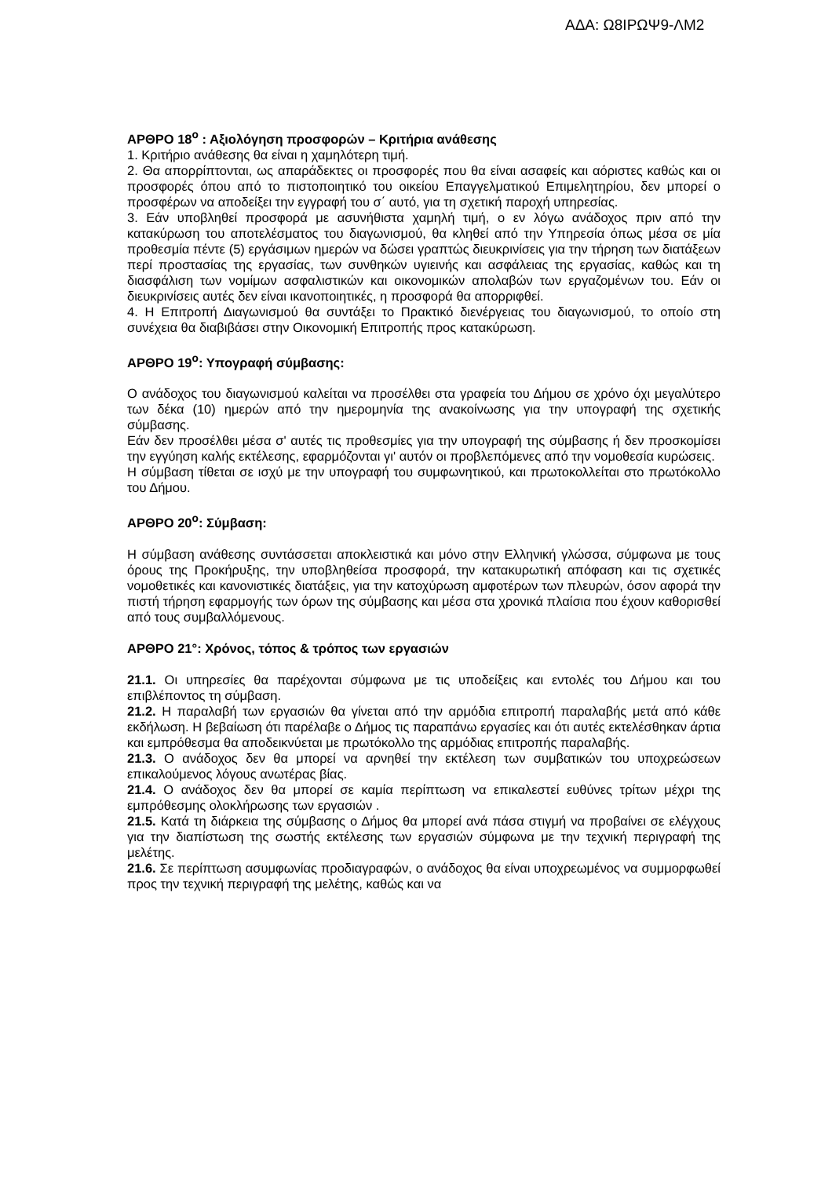ΑΔΑ: Ω8ΙΡΩΨ9-ΛΜ2
ΑΡΘΡΟ 18<sup>ο</sup> : Αξιολόγηση προσφορών – Κριτήρια ανάθεσης
1. Κριτήριο ανάθεσης θα είναι η χαμηλότερη τιμή.
2. Θα απορρίπτονται, ως απαράδεκτες οι προσφορές που θα είναι ασαφείς και αόριστες καθώς και οι προσφορές όπου από το πιστοποιητικό του οικείου Επαγγελματικού Επιμελητηρίου, δεν μπορεί ο προσφέρων να αποδείξει την εγγραφή του σ΄ αυτό, για τη σχετική παροχή υπηρεσίας.
3. Εάν υποβληθεί προσφορά με ασυνήθιστα χαμηλή τιμή, ο εν λόγω ανάδοχος πριν από την κατακύρωση του αποτελέσματος του διαγωνισμού, θα κληθεί από την Υπηρεσία όπως μέσα σε μία προθεσμία πέντε (5) εργάσιμων ημερών να δώσει γραπτώς διευκρινίσεις για την τήρηση των διατάξεων περί προστασίας της εργασίας, των συνθηκών υγιεινής και ασφάλειας της εργασίας, καθώς και τη διασφάλιση των νομίμων ασφαλιστικών και οικονομικών απολαβών των εργαζομένων του. Εάν οι διευκρινίσεις αυτές δεν είναι ικανοποιητικές, η προσφορά θα απορριφθεί.
4. Η Επιτροπή Διαγωνισμού θα συντάξει το Πρακτικό διενέργειας του διαγωνισμού, το οποίο στη συνέχεια θα διαβιβάσει στην Οικονομική Επιτροπής προς κατακύρωση.
ΑΡΘΡΟ 19<sup>ο</sup>: Υπογραφή σύμβασης:
Ο ανάδοχος του διαγωνισμού καλείται να προσέλθει στα γραφεία του Δήμου σε χρόνο όχι μεγαλύτερο των δέκα (10) ημερών από την ημερομηνία της ανακοίνωσης για την υπογραφή της σχετικής σύμβασης.
Εάν δεν προσέλθει μέσα σ' αυτές τις προθεσμίες για την υπογραφή της σύμβασης ή δεν προσκομίσει την εγγύηση καλής εκτέλεσης, εφαρμόζονται γι' αυτόν οι προβλεπόμενες από την νομοθεσία κυρώσεις.
Η σύμβαση τίθεται σε ισχύ με την υπογραφή του συμφωνητικού, και πρωτοκολλείται στο πρωτόκολλο του Δήμου.
ΑΡΘΡΟ 20<sup>ο</sup>: Σύμβαση:
Η σύμβαση ανάθεσης συντάσσεται αποκλειστικά και μόνο στην Ελληνική γλώσσα, σύμφωνα με τους όρους της Προκήρυξης, την υποβληθείσα προσφορά, την κατακυρωτική απόφαση και τις σχετικές νομοθετικές και κανονιστικές διατάξεις, για την κατοχύρωση αμφοτέρων των πλευρών, όσον αφορά την πιστή τήρηση εφαρμογής των όρων της σύμβασης και μέσα στα χρονικά πλαίσια που έχουν καθορισθεί από τους συμβαλλόμενους.
ΑΡΘΡΟ 21°: Χρόνος, τόπος & τρόπος των εργασιών
21.1. Οι υπηρεσίες θα παρέχονται σύμφωνα με τις υποδείξεις και εντολές του Δήμου και του επιβλέποντος τη σύμβαση.
21.2. Η παραλαβή των εργασιών θα γίνεται από την αρμόδια επιτροπή παραλαβής μετά από κάθε εκδήλωση. Η βεβαίωση ότι παρέλαβε ο Δήμος τις παραπάνω εργασίες και ότι αυτές εκτελέσθηκαν άρτια και εμπρόθεσμα θα αποδεικνύεται με πρωτόκολλο της αρμόδιας επιτροπής παραλαβής.
21.3. Ο ανάδοχος δεν θα μπορεί να αρνηθεί την εκτέλεση των συμβατικών του υποχρεώσεων επικαλούμενος λόγους ανωτέρας βίας.
21.4. Ο ανάδοχος δεν θα μπορεί σε καμία περίπτωση να επικαλεστεί ευθύνες τρίτων μέχρι της εμπρόθεσμης ολοκλήρωσης των εργασιών .
21.5. Κατά τη διάρκεια της σύμβασης ο Δήμος θα μπορεί ανά πάσα στιγμή να προβαίνει σε ελέγχους για την διαπίστωση της σωστής εκτέλεσης των εργασιών σύμφωνα με την τεχνική περιγραφή της μελέτης.
21.6. Σε περίπτωση ασυμφωνίας προδιαγραφών, ο ανάδοχος θα είναι υποχρεωμένος να συμμορφωθεί προς την τεχνική περιγραφή της μελέτης, καθώς και να